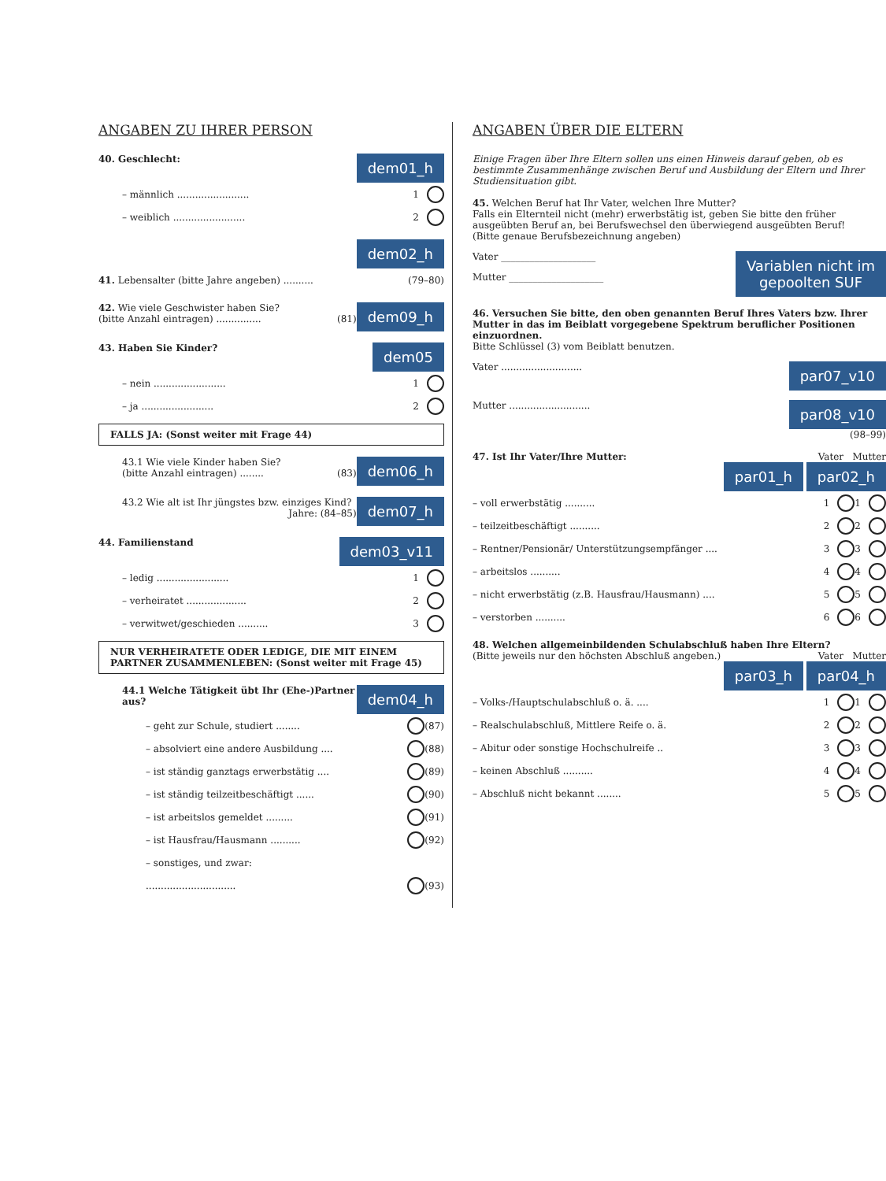ANGABEN ZU IHRER PERSON
dem01_h 40. Geschlecht:
– männlich ........................ 1
– weiblich ........................ 2
dem02_h
41. Lebensalter (bitte Jahre angeben) .......... (79–80)
dem09_h 42. Wie viele Geschwister haben Sie?
(bitte Anzahl eintragen) ............... (81)
dem05 43. Haben Sie Kinder?
– nein ........................ 1
– ja ........................ 2
FALLS JA: (Sonst weiter mit Frage 44)
dem06_h 43.1 Wie viele Kinder haben Sie?
(bitte Anzahl eintragen) ........ (83)
dem07_h 43.2 Wie alt ist Ihr jüngstes bzw. einziges Kind?
Jahre: (84–85)
dem03_v11 44. Familienstand
– ledig ........................ 1
– verheiratet .................... 2
– verwitwet/geschieden .......... 3
NUR VERHEIRATETE ODER LEDIGE, DIE MIT EINEM PARTNER ZUSAMMENLEBEN: (Sonst weiter mit Frage 45)
dem04_h 44.1 Welche Tätigkeit übt Ihr (Ehe-)Partner aus?
– geht zur Schule, studiert ........ (87)
– absolviert eine andere Ausbildung .... (88)
– ist ständig ganztags erwerbstätig .... (89)
– ist ständig teilzeitbeschäftigt ...... (90)
– ist arbeitslos gemeldet ......... (91)
– ist Hausfrau/Hausmann .......... (92)
– sonstiges, und zwar:
.............................. (93)
ANGABEN ÜBER DIE ELTERN
Einige Fragen über Ihre Eltern sollen uns einen Hinweis darauf geben, ob es bestimmte Zusammenhänge zwischen Beruf und Ausbildung der Eltern und Ihrer Studiensituation gibt.
45. Welchen Beruf hat Ihr Vater, welchen Ihre Mutter?
Falls ein Elternteil nicht (mehr) erwerbstätig ist, geben Sie bitte den früher ausgeübten Beruf an, bei Berufswechsel den überwiegend ausgeübten Beruf!
(Bitte genaue Berufsbezeichnung angeben)
Variablen nicht im
gepoolten SUF
Vater ____________________
Mutter ____________________
46. Versuchen Sie bitte, den oben genannten Beruf Ihres Vaters bzw. Ihrer Mutter in das im Beiblatt vorgegebene Spektrum beruflicher Positionen einzuordnen.
Bitte Schlüssel (3) vom Beiblatt benutzen.
par07_v10 Vater ...........................
par08_v10 Mutter ...........................
(98–99)
47. Ist Ihr Vater/Ihre Mutter: Vater Mutter
par01_h par02_h
– voll erwerbstätig .......... 1 1
– teilzeitbeschäftigt .......... 2 2
– Rentner/Pensionär/ Unterstützungsempfänger .... 3 3
– arbeitslos .......... 4 4
– nicht erwerbstätig (z.B. Hausfrau/Hausmann) .... 5 5
– verstorben .......... 6 6
48. Welchen allgemeinbildenden Schulabschluß haben Ihre Eltern?
(Bitte jeweils nur den höchsten Abschluß angeben.) Vater Mutter
par03_h par04_h
– Volks-/Hauptschulabschluß o. ä. .... 1 1
– Realschulabschluß, Mittlere Reife o. ä. 2 2
– Abitur oder sonstige Hochschulreife .. 3 3
– keinen Abschluß .......... 4 4
– Abschluß nicht bekannt ........ 5 5